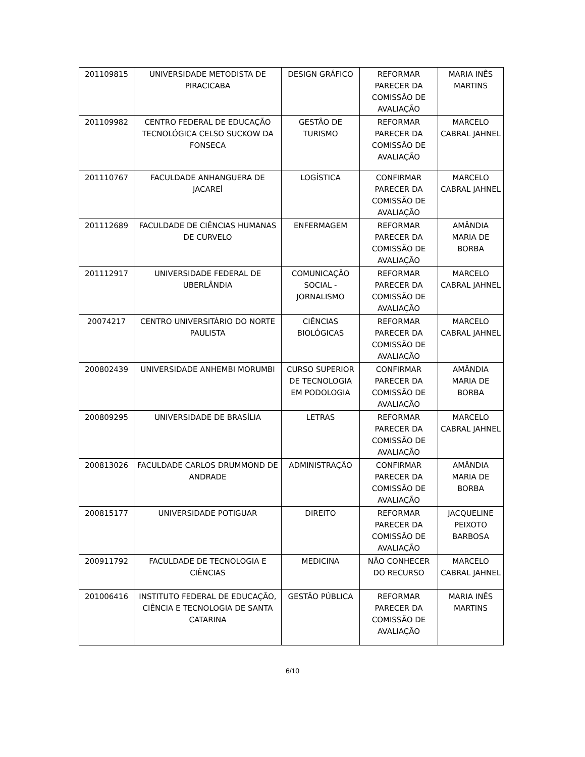| 201109815 | UNIVERSIDADE METODISTA DE PIRACICABA | DESIGN GRÁFICO | REFORMAR PARECER DA COMISSÃO DE AVALIAÇÃO | MARIA INÊS MARTINS |
| 201109982 | CENTRO FEDERAL DE EDUCAÇÃO TECNOLÓGICA CELSO SUCKOW DA FONSECA | GESTÃO DE TURISMO | REFORMAR PARECER DA COMISSÃO DE AVALIAÇÃO | MARCELO CABRAL JAHNEL |
| 201110767 | FACULDADE ANHANGUERA DE JACAREÍ | LOGÍSTICA | CONFIRMAR PARECER DA COMISSÃO DE AVALIAÇÃO | MARCELO CABRAL JAHNEL |
| 201112689 | FACULDADE DE CIÊNCIAS HUMANAS DE CURVELO | ENFERMAGEM | REFORMAR PARECER DA COMISSÃO DE AVALIAÇÃO | AMÂNDIA MARIA DE BORBA |
| 201112917 | UNIVERSIDADE FEDERAL DE UBERLÂNDIA | COMUNICAÇÃO SOCIAL - JORNALISMO | REFORMAR PARECER DA COMISSÃO DE AVALIAÇÃO | MARCELO CABRAL JAHNEL |
| 20074217 | CENTRO UNIVERSITÁRIO DO NORTE PAULISTA | CIÊNCIAS BIOLÓGICAS | REFORMAR PARECER DA COMISSÃO DE AVALIAÇÃO | MARCELO CABRAL JAHNEL |
| 200802439 | UNIVERSIDADE ANHEMBI MORUMBI | CURSO SUPERIOR DE TECNOLOGIA EM PODOLOGIA | CONFIRMAR PARECER DA COMISSÃO DE AVALIAÇÃO | AMÂNDIA MARIA DE BORBA |
| 200809295 | UNIVERSIDADE DE BRASÍLIA | LETRAS | REFORMAR PARECER DA COMISSÃO DE AVALIAÇÃO | MARCELO CABRAL JAHNEL |
| 200813026 | FACULDADE CARLOS DRUMMOND DE ANDRADE | ADMINISTRAÇÃO | CONFIRMAR PARECER DA COMISSÃO DE AVALIAÇÃO | AMÂNDIA MARIA DE BORBA |
| 200815177 | UNIVERSIDADE POTIGUAR | DIREITO | REFORMAR PARECER DA COMISSÃO DE AVALIAÇÃO | JACQUELINE PEIXOTO BARBOSA |
| 200911792 | FACULDADE DE TECNOLOGIA E CIÊNCIAS | MEDICINA | NÃO CONHECER DO RECURSO | MARCELO CABRAL JAHNEL |
| 201006416 | INSTITUTO FEDERAL DE EDUCAÇÃO, CIÊNCIA E TECNOLOGIA DE SANTA CATARINA | GESTÃO PÚBLICA | REFORMAR PARECER DA COMISSÃO DE AVALIAÇÃO | MARIA INÊS MARTINS |
6/10